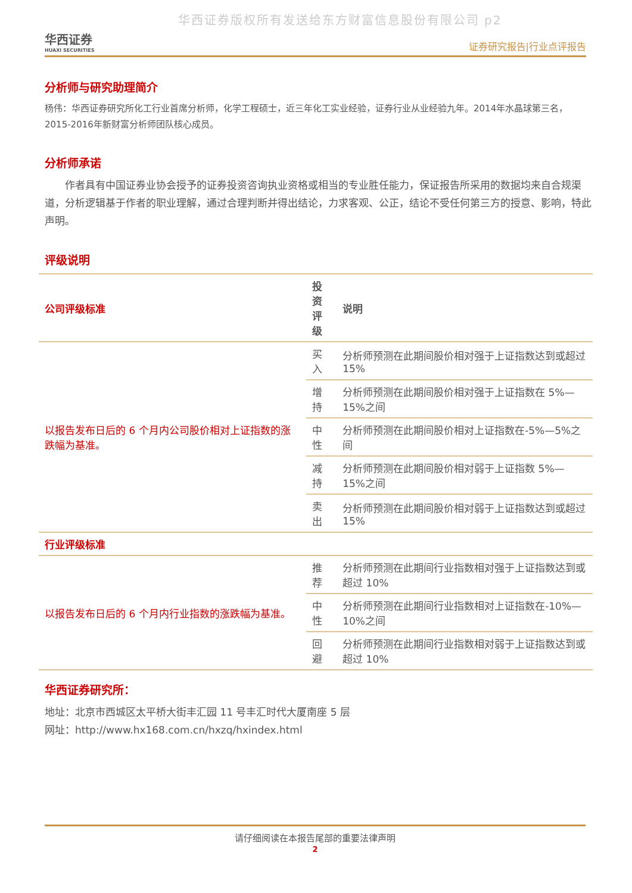华西证券版权所有发送给东方财富信息股份有限公司 p2
华西证券
HUAXI SECURITIES
证券研究报告|行业点评报告
分析师与研究助理简介
杨伟：华西证券研究所化工行业首席分析师，化学工程硕士，近三年化工实业经验，证券行业从业经验九年。2014年水晶球第三名，2015-2016年新财富分析师团队核心成员。
分析师承诺
　　作者具有中国证券业协会授予的证券投资咨询执业资格或相当的专业胜任能力，保证报告所采用的数据均来自合规渠道，分析逻辑基于作者的职业理解，通过合理判断并得出结论，力求客观、公正，结论不受任何第三方的授意、影响，特此声明。
评级说明
| 公司评级标准 | 投资 评级 | 说明 |
| --- | --- | --- |
| 以报告发布日后的 6 个月内公司股价相对上证指数的涨跌幅为基准。 | 买入 | 分析师预测在此期间股价相对强于上证指数达到或超过 15% |
| | 增持 | 分析师预测在此期间股价相对强于上证指数在 5%—15%之间 |
| | 中性 | 分析师预测在此期间股价相对上证指数在-5%—5%之间 |
| | 减持 | 分析师预测在此期间股价相对弱于上证指数 5%—15%之间 |
| | 卖出 | 分析师预测在此期间股价相对弱于上证指数达到或超过 15% |
| 行业评级标准 | | |
| 以报告发布日后的 6 个月内行业指数的涨跌幅为基准。 | 推荐 | 分析师预测在此期间行业指数相对强于上证指数达到或超过 10% |
| | 中性 | 分析师预测在此期间行业指数相对上证指数在-10%—10%之间 |
| | 回避 | 分析师预测在此期间行业指数相对弱于上证指数达到或超过 10% |
华西证券研究所：
地址：北京市西城区太平桥大街丰汇园 11 号丰汇时代大厦南座 5 层
网址：http://www.hx168.com.cn/hxzq/hxindex.html
请仔细阅读在本报告尾部的重要法律声明
2